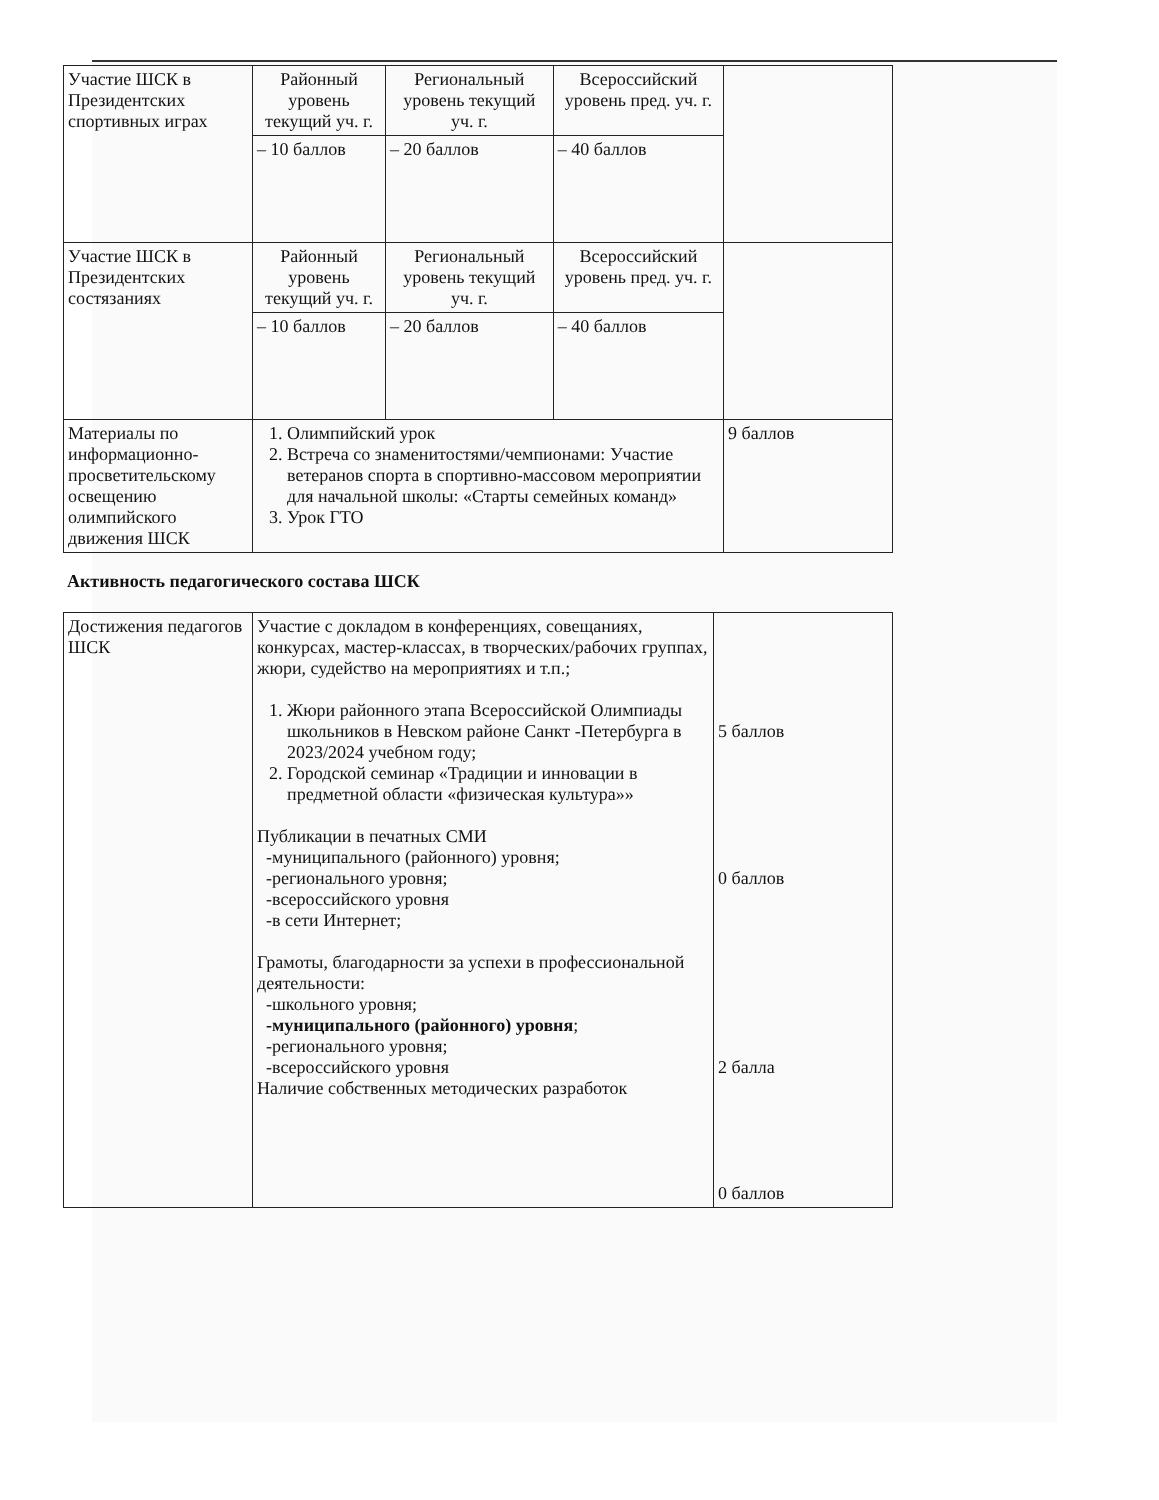| Участие ШСК в Президентских спортивных играх | Районный уровень текущий уч. г. | Региональный уровень текущий уч. г. | Всероссийский уровень пред. уч. г. | |
| | – 10 баллов | – 20 баллов | – 40 баллов | |
| Участие ШСК в Президентских состязаниях | Районный уровень текущий уч. г. | Региональный уровень текущий уч. г. | Всероссийский уровень пред. уч. г. | |
| | – 10 баллов | – 20 баллов | – 40 баллов | |
| Материалы по информационно-просветительскому освещению олимпийского движения ШСК | 1. Олимпийский урок 2. Встреча со знаменитостями/чемпионами: Участие ветеранов спорта в спортивно-массовом мероприятии для начальной школы: «Старты семейных команд» 3. Урок ГТО | | | 9 баллов |
Активность педагогического состава ШСК
| Достижения педагогов ШСК | Участие с докладом в конференциях, совещаниях, конкурсах, мастер-классах, в творческих/рабочих группах, жюри, судейство на мероприятиях и т.п.; 1. Жюри районного этапа Всероссийской Олимпиады школьников в Невском районе Санкт -Петербурга в 2023/2024 учебном году; 2. Городской семинар «Традиции и инновации в предметной области «физическая культура»» Публикации в печатных СМИ -муниципального (районного) уровня; -регионального уровня; -всероссийского уровня -в сети Интернет; Грамоты, благодарности за успехи в профессиональной деятельности: -школьного уровня; -муниципального (районного) уровня ; -регионального уровня; -всероссийского уровня Наличие собственных методических разработок | 5 баллов 0 баллов 2 балла 0 баллов |